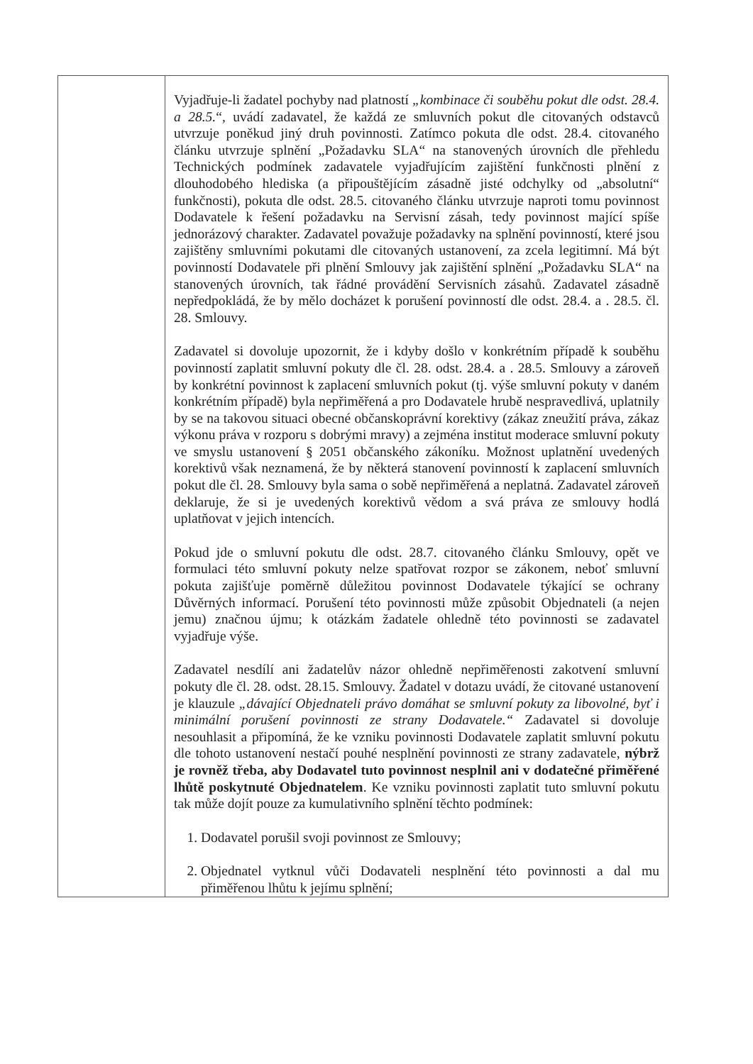| | Vyjadřuje-li žadatel pochyby nad platností „kombinace či souběhu pokut dle odst. 28.4. a 28.5. “, uvádí zadavatel, že každá ze smluvních pokut dle citovaných odstavců utvrzuje poněkud jiný druh povinnosti. Zatímco pokuta dle odst. 28.4. citovaného článku utvrzuje splnění „Požadavku SLA“ na stanovených úrovních dle přehledu Technických podmínek zadavatele vyjadřujícím zajištění funkčnosti plnění z dlouhodobého hlediska (a připouštějícím zásadně jisté odchylky od „absolutní“ funkčnosti), pokuta dle odst. 28.5. citovaného článku utvrzuje naproti tomu povinnost Dodavatele k řešení požadavku na Servisní zásah, tedy povinnost mající spíše jednorázový charakter. Zadavatel považuje požadavky na splnění povinností, které jsou zajištěny smluvními pokutami dle citovaných ustanovení, za zcela legitimní. Má být povinností Dodavatele při plnění Smlouvy jak zajištění splnění „Požadavku SLA“ na stanovených úrovních, tak řádné provádění Servisních zásahů. Zadavatel zásadně nepředpokládá, že by mělo docházet k porušení povinností dle odst. 28.4. a . 28.5. čl. 28. Smlouvy. Zadavatel si dovoluje upozornit, že i kdyby došlo v konkrétním případě k souběhu povinností zaplatit smluvní pokuty dle čl. 28. odst. 28.4. a . 28.5. Smlouvy a zároveň by konkrétní povinnost k zaplacení smluvních pokut (tj. výše smluvní pokuty v daném konkrétním případě) byla nepřiměřená a pro Dodavatele hrubě nespravedlivá, uplatnily by se na takovou situaci obecné občanskoprávní korektivy (zákaz zneužití práva, zákaz výkonu práva v rozporu s dobrými mravy) a zejména institut moderace smluvní pokuty ve smyslu ustanovení § 2051 občanského zákoníku. Možnost uplatnění uvedených korektivů však neznamená, že by některá stanovení povinností k zaplacení smluvních pokut dle čl. 28. Smlouvy byla sama o sobě nepřiměřená a neplatná. Zadavatel zároveň deklaruje, že si je uvedených korektivů vědom a svá práva ze smlouvy hodlá uplatňovat v jejich intencích. Pokud jde o smluvní pokutu dle odst. 28.7. citovaného článku Smlouvy, opět ve formulaci této smluvní pokuty nelze spatřovat rozpor se zákonem, neboť smluvní pokuta zajišťuje poměrně důležitou povinnost Dodavatele týkající se ochrany Důvěrných informací. Porušení této povinnosti může způsobit Objednateli (a nejen jemu) značnou újmu; k otázkám žadatele ohledně této povinnosti se zadavatel vyjadřuje výše. Zadavatel nesdílí ani žadatelův názor ohledně nepřiměřenosti zakotvení smluvní pokuty dle čl. 28. odst. 28.15. Smlouvy. Žadatel v dotazu uvádí, že citované ustanovení je klauzule „dávající Objednateli právo domáhat se smluvní pokuty za libovolné, byť i minimální porušení povinnosti ze strany Dodavatele.“ Zadavatel si dovoluje nesouhlasit a připomíná, že ke vzniku povinnosti Dodavatele zaplatit smluvní pokutu dle tohoto ustanovení nestačí pouhé nesplnění povinnosti ze strany zadavatele, nýbrž je rovněž třeba, aby Dodavatel tuto povinnost nesplnil ani v dodatečné přiměřené lhůtě poskytnuté Objednatelem . Ke vzniku povinnosti zaplatit tuto smluvní pokutu tak může dojít pouze za kumulativního splnění těchto podmínek: 1. Dodavatel porušil svoji povinnost ze Smlouvy; 2. Objednatel vytknul vůči Dodavateli nesplnění této povinnosti a dal mu přiměřenou lhůtu k jejímu splnění; |